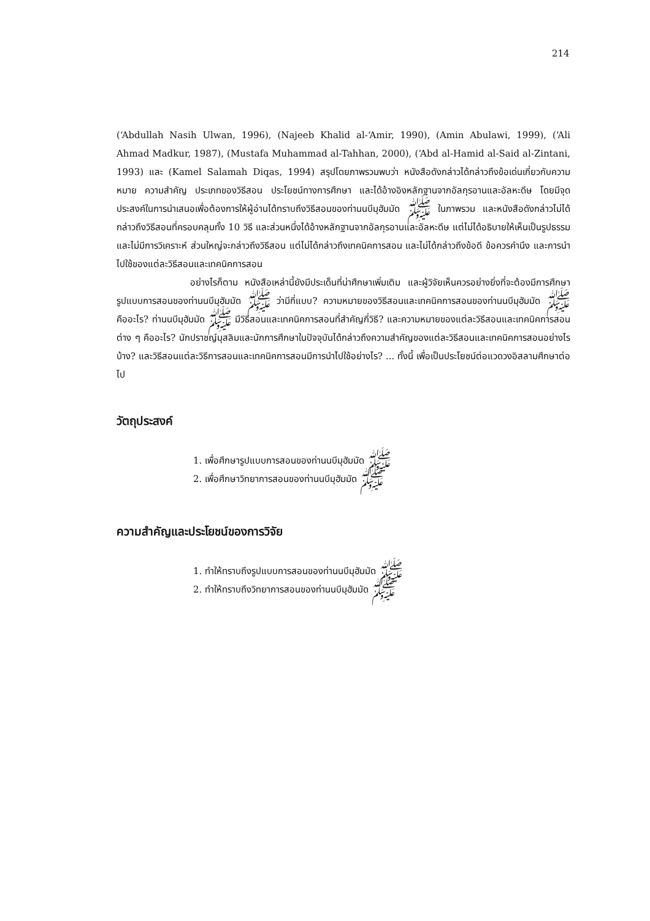214
(‘Abdullah Nasih Ulwan, 1996), (Najeeb Khalid al-‘Amir, 1990), (Amin Abulawi, 1999), (‘Ali Ahmad Madkur, 1987), (Mustafa Muhammad al-Tahhan, 2000), (‘Abd al-Hamid al-Said al-Zintani, 1993) และ (Kamel Salamah Diqas, 1994) สรุปโดยภาพรวมพบว่า หนังสือดังกล่าวได้กล่าวถึงข้อเด่นเกี่ยวกับความหมาย ความสำคัญ ประเภทของวิธีสอน ประโยชน์ทางการศึกษา และได้อ้างอิงหลักฐานจากอัลกุรอานและอัลหะดีษ โดยมีจุดประสงค์ในการนำเสนอเพื่อต้องการให้ผู้อ่านได้ทราบถึงวิธีสอนของท่านนบีมุฮัมมัด ﷺ ในภาพรวม และหนังสือดังกล่าวไม่ได้กล่าวถึงวิธีสอนที่ครอบคลุมทั้ง 10 วิธี และส่วนหนึ่งได้อ้างหลักฐานจากอัลกุรอานและอัลหะดีษ แต่ไม่ได้อธิบายให้เห็นเป็นรูปธรรมและไม่มีการวิเคราะห์ ส่วนใหญ่จะกล่าวถึงวิธีสอน แต่ไม่ได้กล่าวถึงเทคนิคการสอน และไม่ได้กล่าวถึงข้อดี ข้อควรคำนึง และการนำไปใช้ของแต่ละวิธีสอนและเทคนิคการสอน
อย่างไรก็ตาม หนังสือเหล่านี้ยังมีประเด็นที่น่าศึกษาเพิ่มเติม และผู้วิจัยเห็นควรอย่างยิ่งที่จะต้องมีการศึกษารูปแบบการสอนของท่านนบีมุฮัมมัด ﷺ ว่ามีกี่แบบ? ความหมายของวิธีสอนและเทคนิคการสอนของท่านนบีมุฮัมมัด ﷺ คืออะไร? ท่านนบีมุฮัมมัด ﷺ มีวิธีสอนและเทคนิคการสอนที่สำคัญกี่วิธี? และความหมายของแต่ละวิธีสอนและเทคนิคการสอนต่าง ๆ คืออะไร? นักปราชญ์มุสลิมและนักการศึกษาในปัจจุบันได้กล่าวถึงความสำคัญของแต่ละวิธีสอนและเทคนิคการสอนอย่างไรบ้าง? และวิธีสอนแต่ละวิธีการสอนและเทคนิคการสอนมีการนำไปใช้อย่างไร? ... ทั้งนี้ เพื่อเป็นประโยชน์ต่อแวดวงอิสลามศึกษาต่อไป
วัตถุประสงค์
1. เพื่อศึกษารูปแบบการสอนของท่านนบีมุฮัมมัด ﷺ
2. เพื่อศึกษาวิทยาการสอนของท่านนบีมุฮัมมัด ﷺ
ความสำคัญและประโยชน์ของการวิจัย
1. ทำให้ทราบถึงรูปแบบการสอนของท่านนบีมุฮัมมัด ﷺ
2. ทำให้ทราบถึงวิทยาการสอนของท่านนบีมุฮัมมัด ﷺ